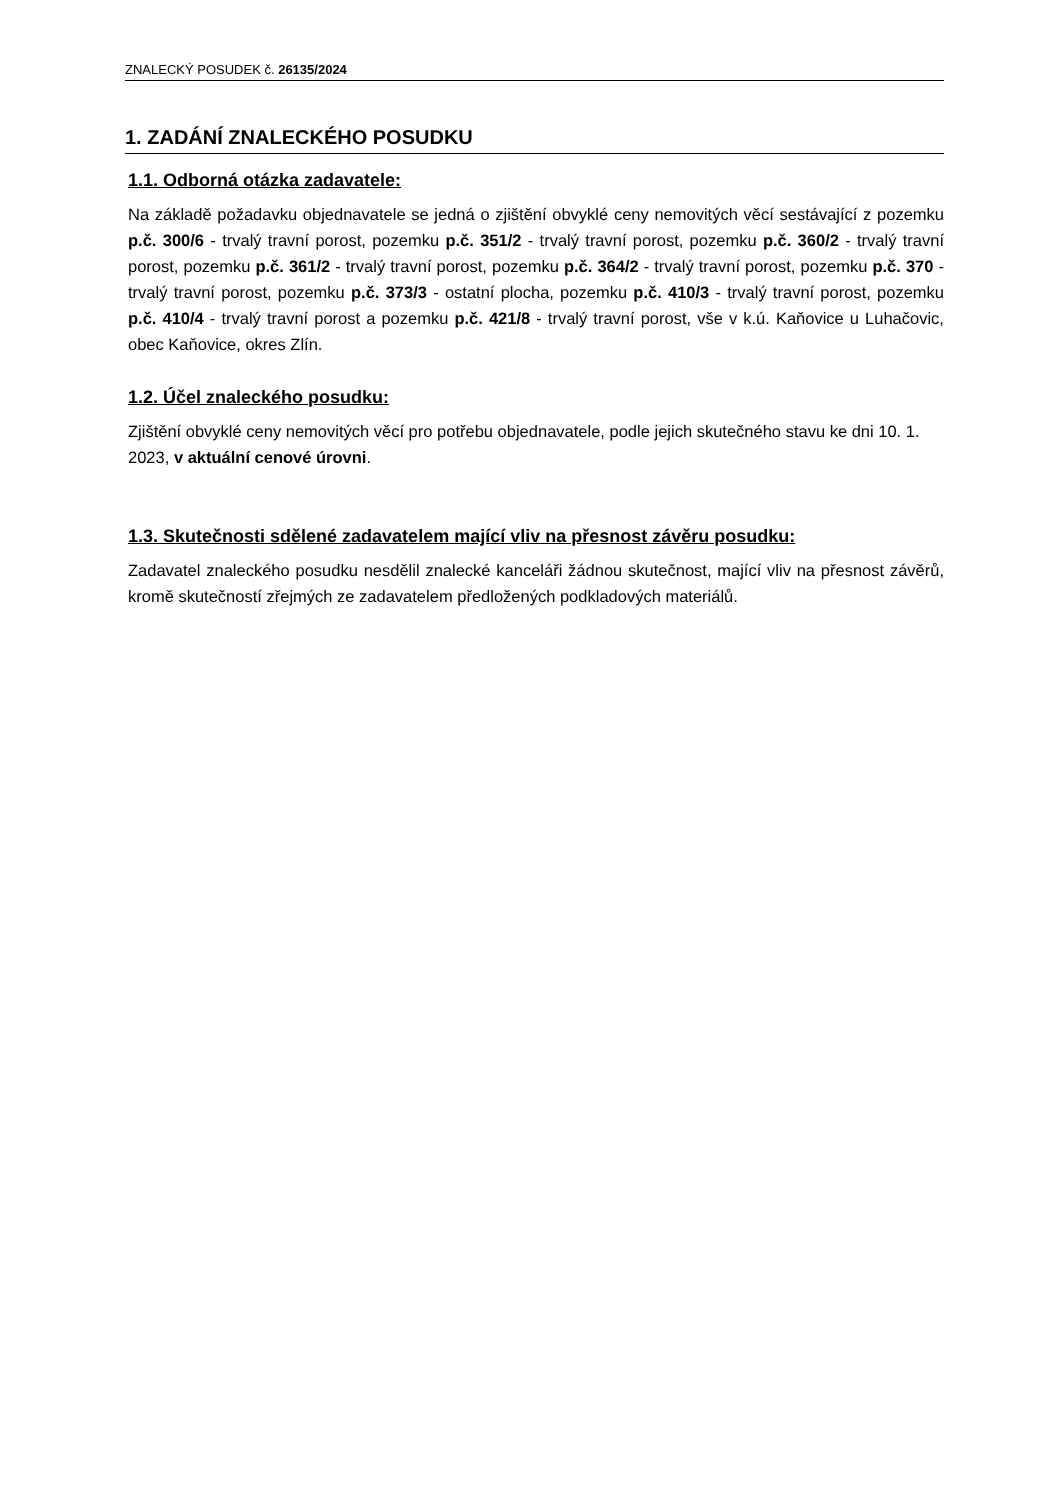ZNALECKÝ POSUDEK č. 26135/2024
1. ZADÁNÍ ZNALECKÉHO POSUDKU
1.1. Odborná otázka zadavatele:
Na základě požadavku objednavatele se jedná o zjištění obvyklé ceny nemovitých věcí sestávající z pozemku p.č. 300/6 - trvalý travní porost, pozemku p.č. 351/2 - trvalý travní porost, pozemku p.č. 360/2 - trvalý travní porost, pozemku p.č. 361/2 - trvalý travní porost, pozemku p.č. 364/2 - trvalý travní porost, pozemku p.č. 370 - trvalý travní porost, pozemku p.č. 373/3 - ostatní plocha, pozemku p.č. 410/3 - trvalý travní porost, pozemku p.č. 410/4 - trvalý travní porost a pozemku p.č. 421/8 - trvalý travní porost, vše v k.ú. Kaňovice u Luhačovic, obec Kaňovice, okres Zlín.
1.2. Účel znaleckého posudku:
Zjištění obvyklé ceny nemovitých věcí pro potřebu objednavatele, podle jejich skutečného stavu ke dni 10. 1. 2023, v aktuální cenové úrovni.
1.3. Skutečnosti sdělené zadavatelem mající vliv na přesnost závěru posudku:
Zadavatel znaleckého posudku nesdělil znalecké kanceláři žádnou skutečnost, mající vliv na přesnost závěrů, kromě skutečností zřejmých ze zadavatelem předložených podkladových materiálů.